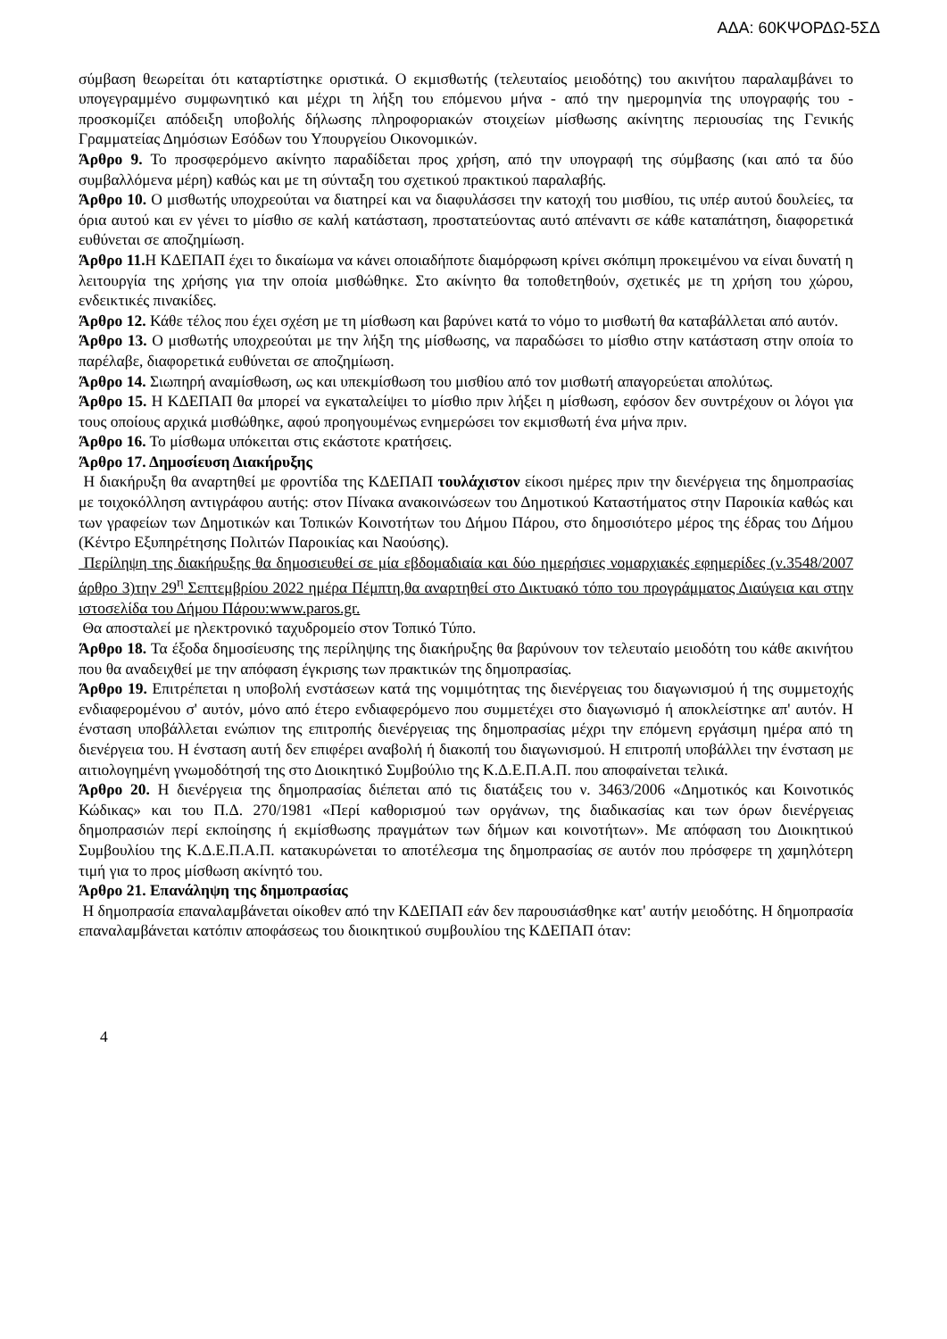ΑΔΑ: 60ΚΨΟΡΔΩ-5ΣΔ
σύμβαση θεωρείται ότι καταρτίστηκε οριστικά. Ο εκμισθωτής (τελευταίος μειοδότης) του ακινήτου παραλαμβάνει το υπογεγραμμένο συμφωνητικό και μέχρι τη λήξη του επόμενου μήνα - από την ημερομηνία της υπογραφής του - προσκομίζει απόδειξη υποβολής δήλωσης πληροφοριακών στοιχείων μίσθωσης ακίνητης περιουσίας της Γενικής Γραμματείας Δημόσιων Εσόδων του Υπουργείου Οικονομικών.
Άρθρο 9. Το προσφερόμενο ακίνητο παραδίδεται προς χρήση, από την υπογραφή της σύμβασης (και από τα δύο συμβαλλόμενα μέρη) καθώς και με τη σύνταξη του σχετικού πρακτικού παραλαβής.
Άρθρο 10. Ο μισθωτής υποχρεούται να διατηρεί και να διαφυλάσσει την κατοχή του μισθίου, τις υπέρ αυτού δουλείες, τα όρια αυτού και εν γένει το μίσθιο σε καλή κατάσταση, προστατεύοντας αυτό απέναντι σε κάθε καταπάτηση, διαφορετικά ευθύνεται σε αποζημίωση.
Άρθρο 11. Η ΚΔΕΠΑΠ έχει το δικαίωμα να κάνει οποιαδήποτε διαμόρφωση κρίνει σκόπιμη προκειμένου να είναι δυνατή η λειτουργία της χρήσης για την οποία μισθώθηκε. Στο ακίνητο θα τοποθετηθούν, σχετικές με τη χρήση του χώρου, ενδεικτικές πινακίδες.
Άρθρο 12. Κάθε τέλος που έχει σχέση με τη μίσθωση και βαρύνει κατά το νόμο το μισθωτή θα καταβάλλεται από αυτόν.
Άρθρο 13. Ο μισθωτής υποχρεούται με την λήξη της μίσθωσης, να παραδώσει το μίσθιο στην κατάσταση στην οποία το παρέλαβε, διαφορετικά ευθύνεται σε αποζημίωση.
Άρθρο 14. Σιωπηρή αναμίσθωση, ως και υπεκμίσθωση του μισθίου από τον μισθωτή απαγορεύεται απολύτως.
Άρθρο 15. Η ΚΔΕΠΑΠ θα μπορεί να εγκαταλείψει το μίσθιο πριν λήξει η μίσθωση, εφόσον δεν συντρέχουν οι λόγοι για τους οποίους αρχικά μισθώθηκε, αφού προηγουμένως ενημερώσει τον εκμισθωτή ένα μήνα πριν.
Άρθρο 16. Το μίσθωμα υπόκειται στις εκάστοτε κρατήσεις.
Άρθρο 17. Δημοσίευση Διακήρυξης
Η διακήρυξη θα αναρτηθεί με φροντίδα της ΚΔΕΠΑΠ τουλάχιστον είκοσι ημέρες πριν την διενέργεια της δημοπρασίας με τοιχοκόλληση αντιγράφου αυτής: στον Πίνακα ανακοινώσεων του Δημοτικού Καταστήματος στην Παροικία καθώς και των γραφείων των Δημοτικών και Τοπικών Κοινοτήτων του Δήμου Πάρου, στο δημοσιότερο μέρος της έδρας του Δήμου (Κέντρο Εξυπηρέτησης Πολιτών Παροικίας και Ναούσης).
Περίληψη της διακήρυξης θα δημοσιευθεί σε μία εβδομαδιαία και δύο ημερήσιες νομαρχιακές εφημερίδες (ν.3548/2007 άρθρο 3)την 29<sup>η</sup> Σεπτεμβρίου 2022 ημέρα Πέμπτη,θα αναρτηθεί στο Δικτυακό τόπο του προγράμματος Διαύγεια και στην ιστοσελίδα του Δήμου Πάρου:www.paros.gr.
Θα αποσταλεί με ηλεκτρονικό ταχυδρομείο στον Τοπικό Τύπο.
Άρθρο 18. Τα έξοδα δημοσίευσης της περίληψης της διακήρυξης θα βαρύνουν τον τελευταίο μειοδότη του κάθε ακινήτου που θα αναδειχθεί με την απόφαση έγκρισης των πρακτικών της δημοπρασίας.
Άρθρο 19. Επιτρέπεται η υποβολή ενστάσεων κατά της νομιμότητας της διενέργειας του διαγωνισμού ή της συμμετοχής ενδιαφερομένου σ' αυτόν, μόνο από έτερο ενδιαφερόμενο που συμμετέχει στο διαγωνισμό ή αποκλείστηκε απ' αυτόν. Η ένσταση υποβάλλεται ενώπιον της επιτροπής διενέργειας της δημοπρασίας μέχρι την επόμενη εργάσιμη ημέρα από τη διενέργεια του. Η ένσταση αυτή δεν επιφέρει αναβολή ή διακοπή του διαγωνισμού. Η επιτροπή υποβάλλει την ένσταση με αιτιολογημένη γνωμοδότησή της στο Διοικητικό Συμβούλιο της Κ.Δ.Ε.Π.Α.Π. που αποφαίνεται τελικά.
Άρθρο 20. Η διενέργεια της δημοπρασίας διέπεται από τις διατάξεις του ν. 3463/2006 «Δημοτικός και Κοινοτικός Κώδικας» και του Π.Δ. 270/1981 «Περί καθορισμού των οργάνων, της διαδικασίας και των όρων διενέργειας δημοπρασιών περί εκποίησης ή εκμίσθωσης πραγμάτων των δήμων και κοινοτήτων». Με απόφαση του Διοικητικού Συμβουλίου της Κ.Δ.Ε.Π.Α.Π. κατακυρώνεται το αποτέλεσμα της δημοπρασίας σε αυτόν που πρόσφερε τη χαμηλότερη τιμή για το προς μίσθωση ακίνητό του.
Άρθρο 21. Επανάληψη της δημοπρασίας
Η δημοπρασία επαναλαμβάνεται οίκοθεν από την ΚΔΕΠΑΠ εάν δεν παρουσιάσθηκε κατ' αυτήν μειοδότης. Η δημοπρασία επαναλαμβάνεται κατόπιν αποφάσεως του διοικητικού συμβουλίου της ΚΔΕΠΑΠ όταν:
4